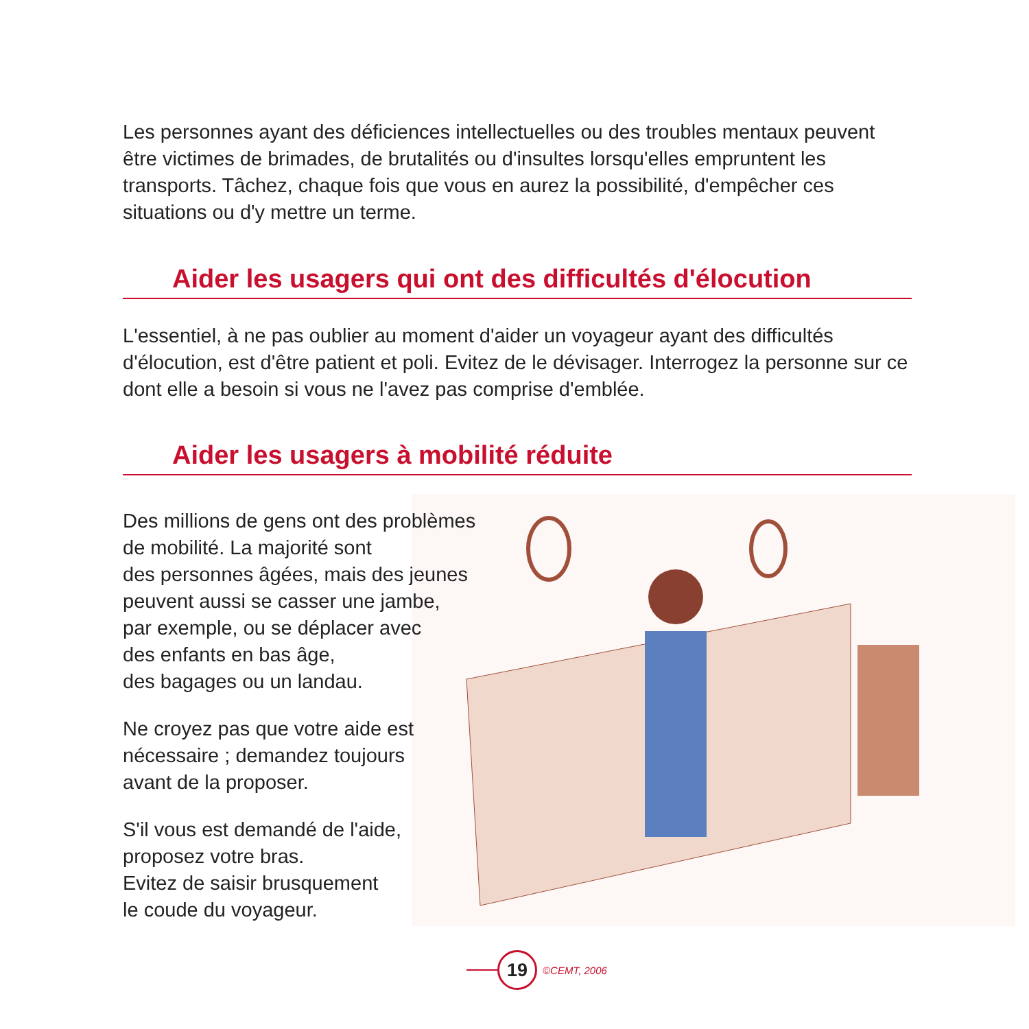Les personnes ayant des déficiences intellectuelles ou des troubles mentaux peuvent être victimes de brimades, de brutalités ou d'insultes lorsqu'elles empruntent les transports. Tâchez, chaque fois que vous en aurez la possibilité, d'empêcher ces situations ou d'y mettre un terme.
Aider les usagers qui ont des difficultés d'élocution
L'essentiel, à ne pas oublier au moment d'aider un voyageur ayant des difficultés d'élocution, est d'être patient et poli. Evitez de le dévisager. Interrogez la personne sur ce dont elle a besoin si vous ne l'avez pas comprise d'emblée.
Aider les usagers à mobilité réduite
Des millions de gens ont des problèmes
de mobilité. La majorité sont
des personnes âgées, mais des jeunes
peuvent aussi se casser une jambe,
par exemple, ou se déplacer avec
des enfants en bas âge,
des bagages ou un landau.
Ne croyez pas que votre aide est
nécessaire ; demandez toujours
avant de la proposer.
S'il vous est demandé de l'aide,
proposez votre bras.
Evitez de saisir brusquement
le coude du voyageur.
19
©CEMT, 2006